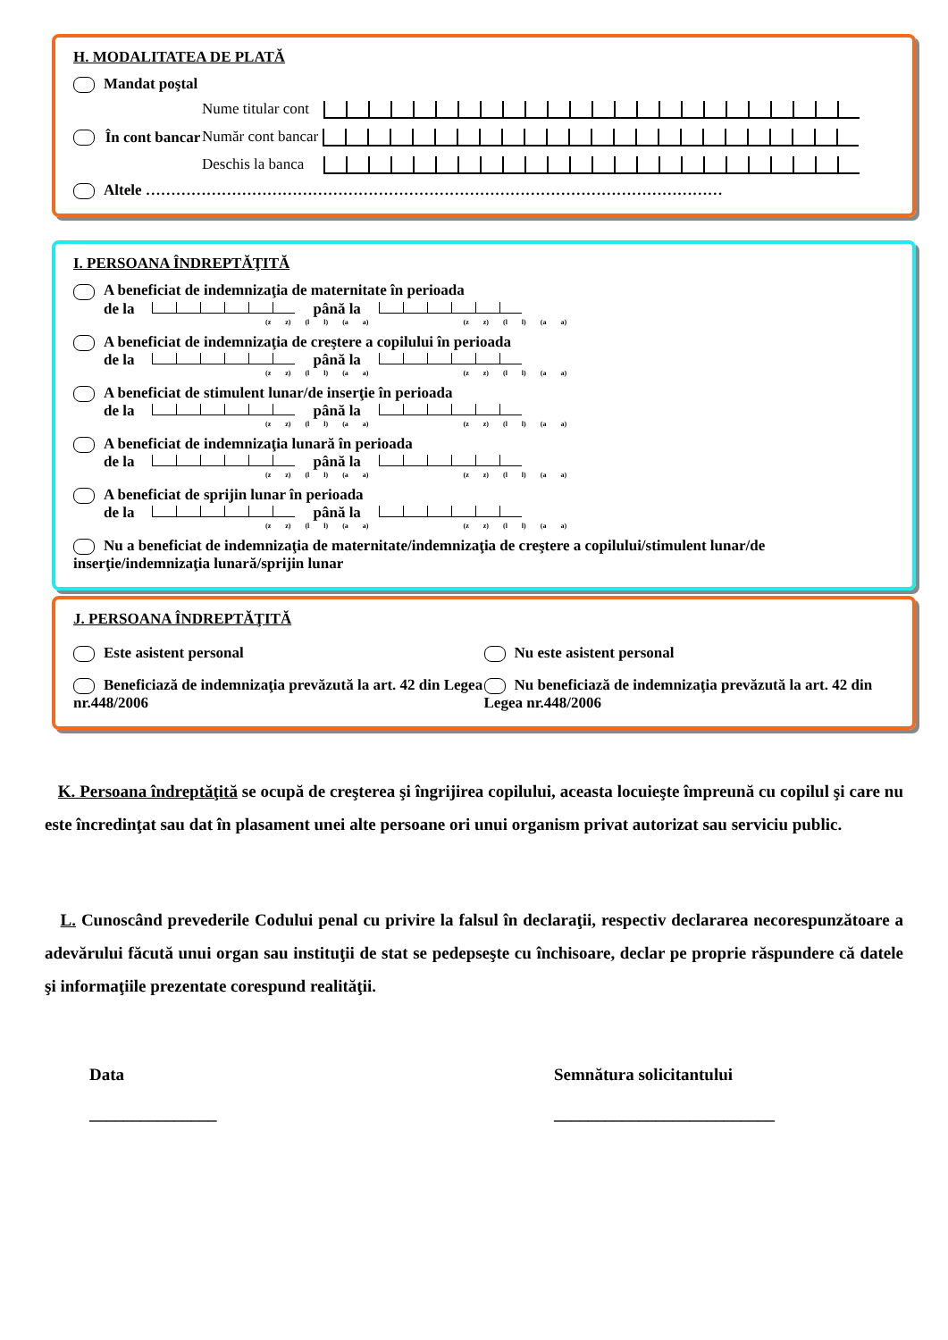H. MODALITATEA DE PLATĂ
Mandat poştal
În cont bancar
Nume titular cont
Număr cont bancar
Deschis la banca
Altele ……………………………………………………………………………………………………
I. PERSOANA ÎNDREPTĂŢITĂ
A beneficiat de indemnizaţia de maternitate în perioada
de la până la
(z z) (l l) (a a) (z z) (l l) (a a)
A beneficiat de indemnizaţia de creştere a copilului în perioada
de la până la
(z z) (l l) (a a) (z z) (l l) (a a)
A beneficiat de stimulent lunar/de inserţie în perioada
de la până la
(z z) (l l) (a a) (z z) (l l) (a a)
A beneficiat de indemnizaţia lunară în perioada
de la până la
(z z) (l l) (a a) (z z) (l l) (a a)
A beneficiat de sprijin lunar în perioada
de la până la
(z z) (l l) (a a) (z z) (l l) (a a)
Nu a beneficiat de indemnizaţia de maternitate/indemnizaţia de creştere a copilului/stimulent lunar/de inserţie/indemnizaţia lunară/sprijin lunar
J. PERSOANA ÎNDREPTĂŢITĂ
Este asistent personal Nu este asistent personal
Beneficiază de indemnizaţia prevăzută la art. 42 din Legea nr.448/2006
Nu beneficiază de indemnizaţia prevăzută la art. 42 din Legea nr.448/2006
K. Persoana îndreptăţită se ocupă de creşterea şi îngrijirea copilului, aceasta locuieşte împreună cu copilul şi care nu este încredinţat sau dat în plasament unei alte persoane ori unui organism privat autorizat sau serviciu public.
L. Cunoscând prevederile Codului penal cu privire la falsul în declaraţii, respectiv declararea necorespunzătoare a adevărului făcută unui organ sau instituţii de stat se pedepseşte cu închisoare, declar pe proprie răspundere că datele şi informaţiile prezentate corespund realităţii.
Data
_______________
Semnătura solicitantului
__________________________